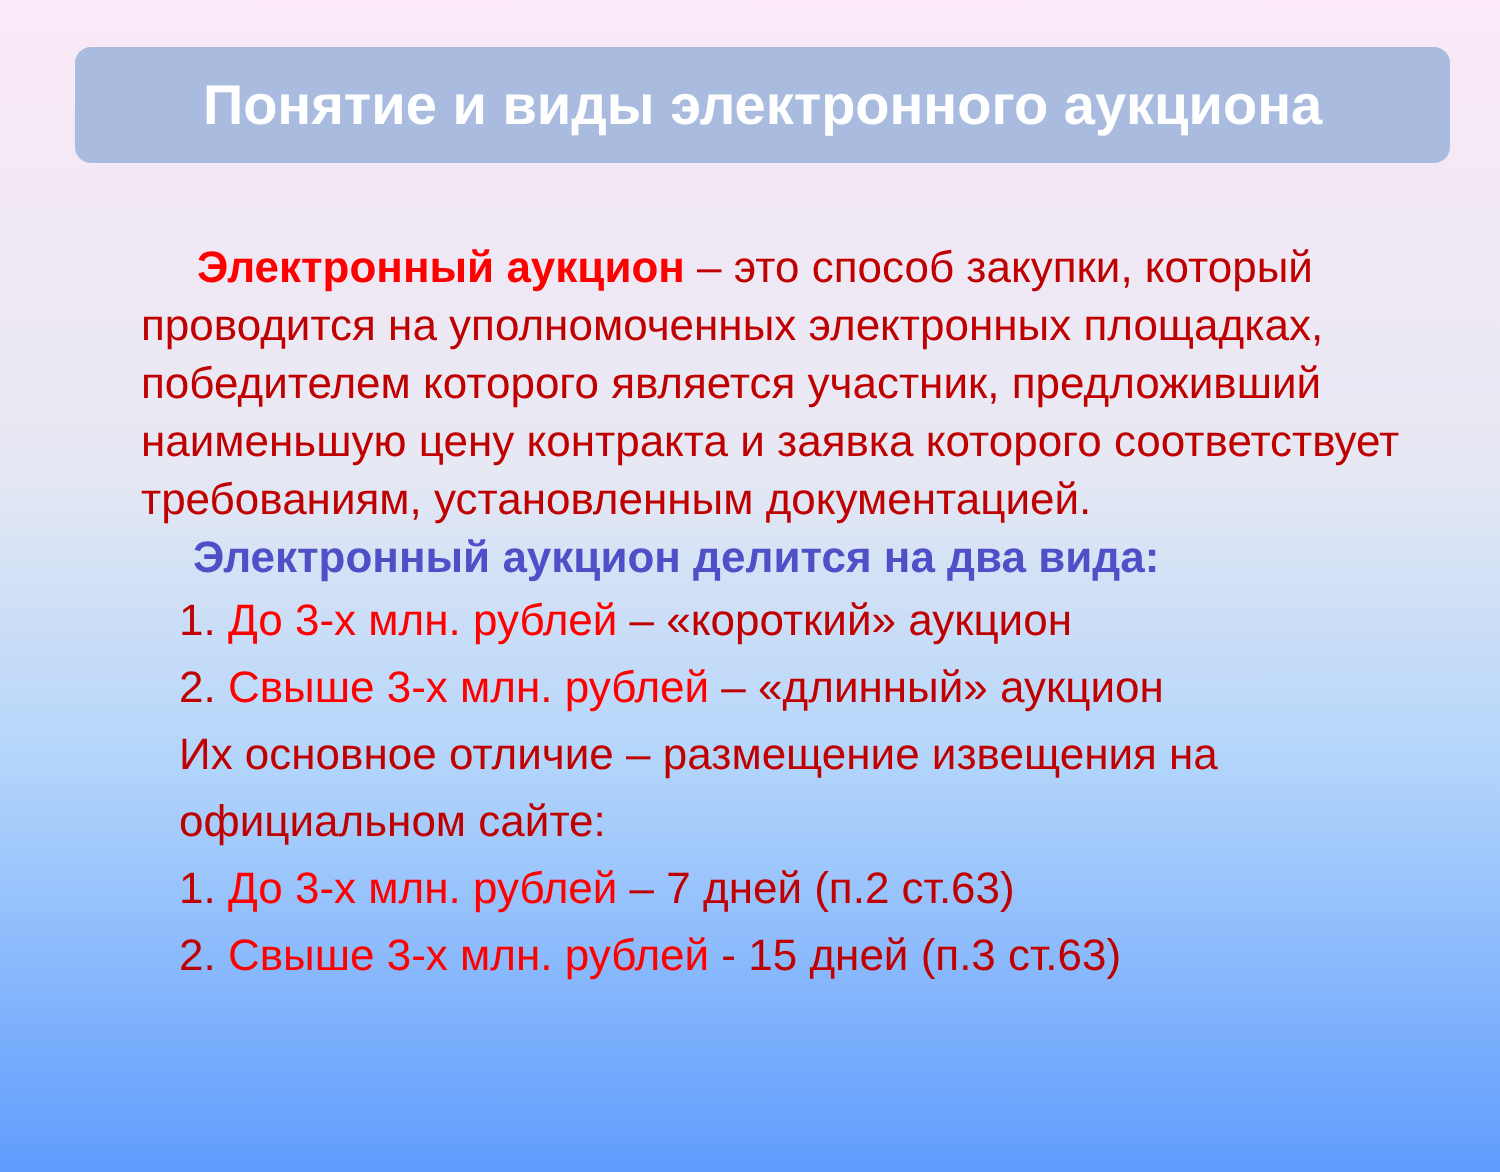Понятие и виды электронного аукциона
Электронный аукцион – это способ закупки, который проводится на уполномоченных электронных площадках, победителем которого является участник, предложивший наименьшую цену контракта и заявка которого соответствует требованиям, установленным документацией.
Электронный аукцион делится на два вида:
1. До 3-х млн. рублей – «короткий» аукцион
2. Свыше 3-х млн. рублей – «длинный» аукцион
Их основное отличие – размещение извещения на официальном сайте:
1. До 3-х млн. рублей – 7 дней (п.2 ст.63)
2. Свыше 3-х млн. рублей - 15 дней (п.3 ст.63)